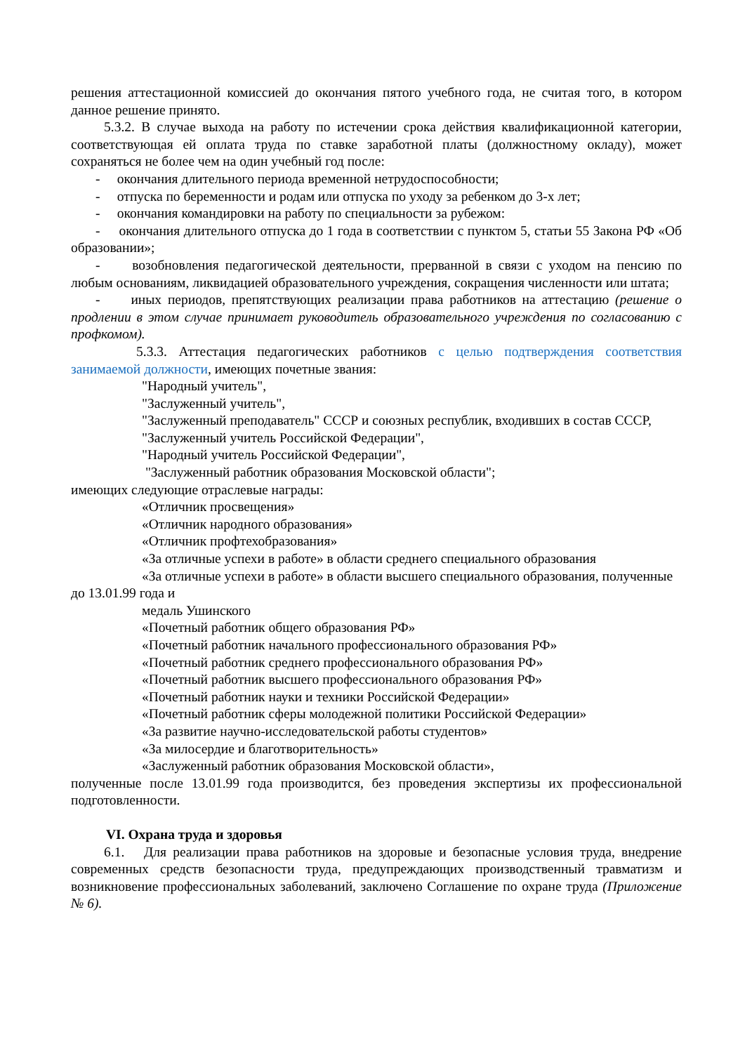решения аттестационной комиссией до окончания пятого учебного года, не считая того, в котором данное решение принято.
5.3.2. В случае выхода на работу по истечении срока действия квалификационной категории, соответствующая ей оплата труда по ставке заработной платы (должностному окладу), может сохраняться не более чем на один учебный год после:
- окончания длительного периода временной нетрудоспособности;
- отпуска по беременности и родам или отпуска по уходу за ребенком до 3-х лет;
- окончания командировки на работу по специальности за рубежом:
- окончания длительного отпуска до 1 года в соответствии с пунктом 5, статьи 55 Закона РФ «Об образовании»;
- возобновления педагогической деятельности, прерванной в связи с уходом на пенсию по любым основаниям, ликвидацией образовательного учреждения, сокращения численности или штата;
- иных периодов, препятствующих реализации права работников на аттестацию (решение о продлении в этом случае принимает руководитель образовательного учреждения по согласованию с профкомом).
5.3.3. Аттестация педагогических работников с целью подтверждения соответствия занимаемой должности, имеющих почетные звания:
"Народный учитель",
"Заслуженный учитель",
"Заслуженный преподаватель" СССР и союзных республик, входивших в состав СССР,
"Заслуженный учитель Российской Федерации",
"Народный учитель Российской Федерации",
"Заслуженный работник образования Московской области";
имеющих следующие отраслевые награды:
«Отличник просвещения»
«Отличник народного образования»
«Отличник профтехобразования»
«За отличные успехи в работе» в области среднего специального образования
«За отличные успехи в работе» в области высшего специального образования, полученные до 13.01.99 года и
медаль Ушинского
«Почетный работник общего образования РФ»
«Почетный работник начального профессионального образования РФ»
«Почетный работник среднего профессионального образования РФ»
«Почетный работник высшего профессионального образования РФ»
«Почетный работник науки и техники Российской Федерации»
«Почетный работник сферы молодежной политики Российской Федерации»
«За развитие научно-исследовательской работы студентов»
«За милосердие и благотворительность»
«Заслуженный работник образования Московской области»,
полученные после 13.01.99 года производится, без проведения экспертизы их профессиональной подготовленности.
VI. Охрана труда и здоровья
6.1. Для реализации права работников на здоровые и безопасные условия труда, внедрение современных средств безопасности труда, предупреждающих производственный травматизм и возникновение профессиональных заболеваний, заключено Соглашение по охране труда (Приложение № 6).